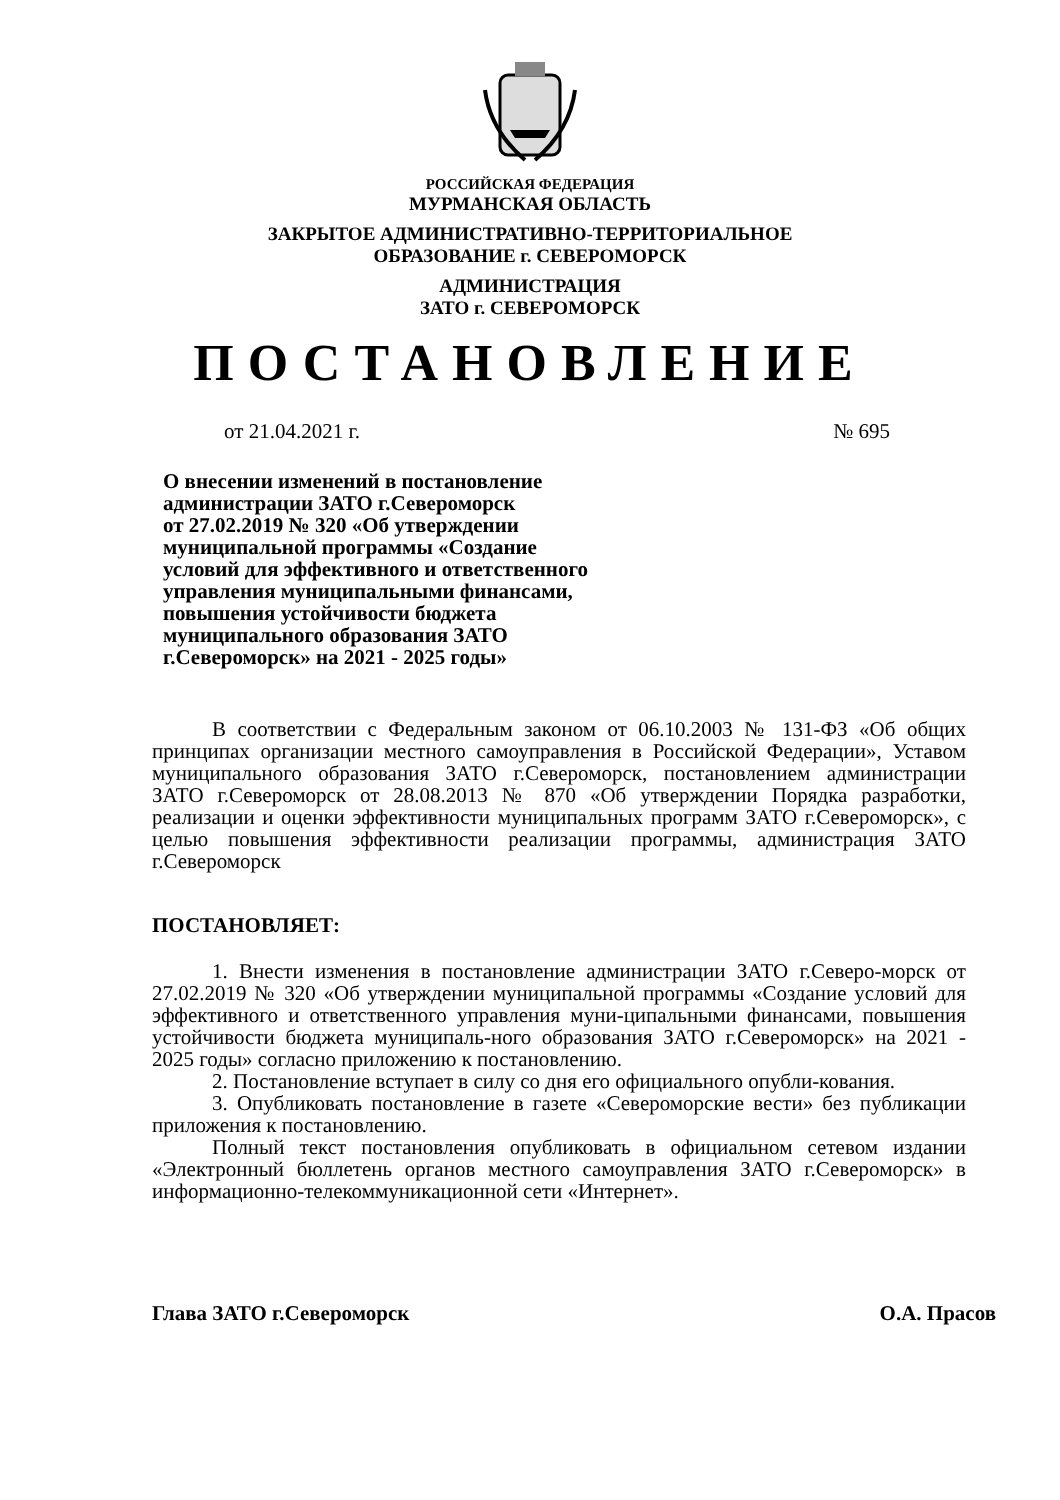РОССИЙСКАЯ ФЕДЕРАЦИЯ
МУРМАНСКАЯ ОБЛАСТЬ
ЗАКРЫТОЕ АДМИНИСТРАТИВНО-ТЕРРИТОРИАЛЬНОЕ
ОБРАЗОВАНИЕ г. СЕВЕРОМОРСК
АДМИНИСТРАЦИЯ
ЗАТО г. СЕВЕРОМОРСК
ПОСТАНОВЛЕНИЕ
от 21.04.2021 г. № 695
О внесении изменений в постановление
администрации ЗАТО г.Североморск
от 27.02.2019 № 320 «Об утверждении
муниципальной программы «Создание
условий для эффективного и ответственного
управления муниципальными финансами,
повышения устойчивости бюджета
муниципального образования ЗАТО
г.Североморск» на 2021 - 2025 годы»
В соответствии с Федеральным законом от 06.10.2003 № 131-ФЗ «Об общих принципах организации местного самоуправления в Российской Федерации», Уставом муниципального образования ЗАТО г.Североморск, постановлением администрации ЗАТО г.Североморск от 28.08.2013 № 870 «Об утверждении Порядка разработки, реализации и оценки эффективности муниципальных программ ЗАТО г.Североморск», с целью повышения эффективности реализации программы, администрация ЗАТО г.Североморск
ПОСТАНОВЛЯЕТ:
1. Внести изменения в постановление администрации ЗАТО г.Северо-морск от 27.02.2019 № 320 «Об утверждении муниципальной программы «Создание условий для эффективного и ответственного управления муни-ципальными финансами, повышения устойчивости бюджета муниципаль-ного образования ЗАТО г.Североморск» на 2021 - 2025 годы» согласно приложению к постановлению.
2. Постановление вступает в силу со дня его официального опубли-кования.
3. Опубликовать постановление в газете «Североморские вести» без публикации приложения к постановлению.
Полный текст постановления опубликовать в официальном сетевом издании «Электронный бюллетень органов местного самоуправления ЗАТО г.Североморск» в информационно-телекоммуникационной сети «Интернет».
Глава ЗАТО г.Североморск О.А. Прасов